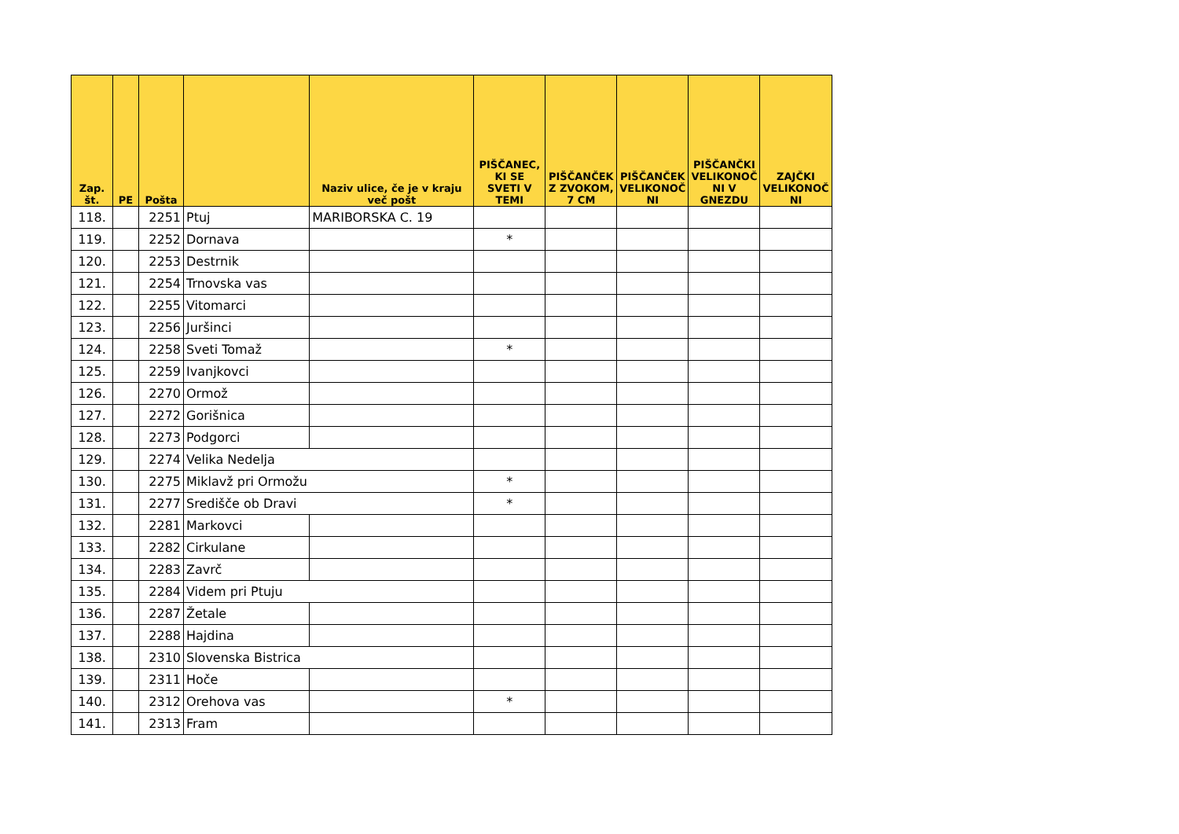| Zap. št. | PE | Pošta | | Naziv ulice, če je v kraju več pošt | PIŠČANEC, KI SE SVETI V TEMI | PIŠČANČEK Z ZVOKOM, 7 CM | PIŠČANČEK VELIKONOČ NI | PIŠČANČKI VELIKONOČ NI V GNEZDU | ZAJČKI VELIKONOČ NI |
| --- | --- | --- | --- | --- | --- | --- | --- | --- | --- |
| 118. | | 2251 | Ptuj | MARIBORSKA C. 19 | | | | | |
| 119. | | 2252 | Dornava | | * | | | | |
| 120. | | 2253 | Destrnik | | | | | | |
| 121. | | 2254 | Trnovska vas | | | | | | |
| 122. | | 2255 | Vitomarci | | | | | | |
| 123. | | 2256 | Juršinci | | | | | | |
| 124. | | 2258 | Sveti Tomaž | | * | | | | |
| 125. | | 2259 | Ivanjkovci | | | | | | |
| 126. | | 2270 | Ormož | | | | | | |
| 127. | | 2272 | Gorišnica | | | | | | |
| 128. | | 2273 | Podgorci | | | | | | |
| 129. | | 2274 | Velika Nedelja | | | | | | |
| 130. | | 2275 | Miklavž pri Ormožu | | * | | | | |
| 131. | | 2277 | Središče ob Dravi | | * | | | | |
| 132. | | 2281 | Markovci | | | | | | |
| 133. | | 2282 | Cirkulane | | | | | | |
| 134. | | 2283 | Zavrč | | | | | | |
| 135. | | 2284 | Videm pri Ptuju | | | | | | |
| 136. | | 2287 | Žetale | | | | | | |
| 137. | | 2288 | Hajdina | | | | | | |
| 138. | | 2310 | Slovenska Bistrica | | | | | | |
| 139. | | 2311 | Hoče | | | | | | |
| 140. | | 2312 | Orehova vas | | * | | | | |
| 141. | | 2313 | Fram | | | | | | |